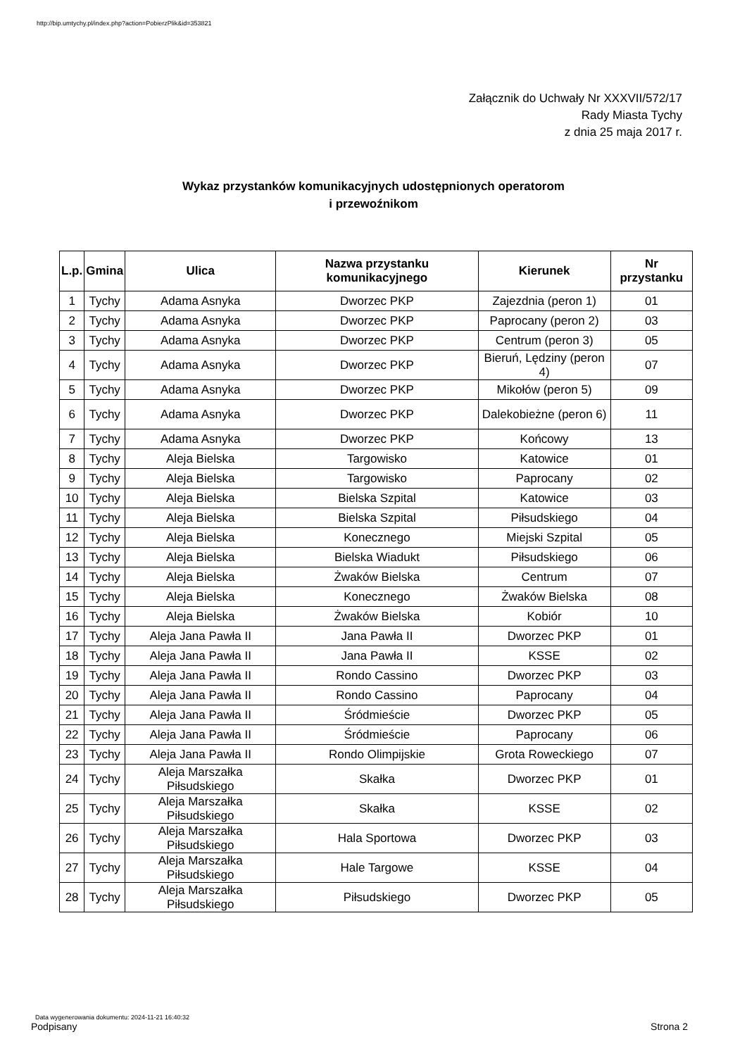http://bip.umtychy.pl/index.php?action=PobierzPlik&id=353821
Załącznik do Uchwały Nr XXXVII/572/17
Rady Miasta Tychy
z dnia 25 maja 2017 r.
Wykaz przystanków komunikacyjnych udostępnionych operatorom
i przewoźnikom
| L.p. | Gmina | Ulica | Nazwa przystanku komunikacyjnego | Kierunek | Nr przystanku |
| --- | --- | --- | --- | --- | --- |
| 1 | Tychy | Adama Asnyka | Dworzec PKP | Zajezdnia (peron 1) | 01 |
| 2 | Tychy | Adama Asnyka | Dworzec PKP | Paprocany (peron 2) | 03 |
| 3 | Tychy | Adama Asnyka | Dworzec PKP | Centrum (peron 3) | 05 |
| 4 | Tychy | Adama Asnyka | Dworzec PKP | Bieruń, Lędziny (peron 4) | 07 |
| 5 | Tychy | Adama Asnyka | Dworzec PKP | Mikołów (peron 5) | 09 |
| 6 | Tychy | Adama Asnyka | Dworzec PKP | Dalekobieżne (peron 6) | 11 |
| 7 | Tychy | Adama Asnyka | Dworzec PKP | Końcowy | 13 |
| 8 | Tychy | Aleja Bielska | Targowisko | Katowice | 01 |
| 9 | Tychy | Aleja Bielska | Targowisko | Paprocany | 02 |
| 10 | Tychy | Aleja Bielska | Bielska Szpital | Katowice | 03 |
| 11 | Tychy | Aleja Bielska | Bielska Szpital | Piłsudskiego | 04 |
| 12 | Tychy | Aleja Bielska | Konecznego | Miejski Szpital | 05 |
| 13 | Tychy | Aleja Bielska | Bielska Wiadukt | Piłsudskiego | 06 |
| 14 | Tychy | Aleja Bielska | Żwaków Bielska | Centrum | 07 |
| 15 | Tychy | Aleja Bielska | Konecznego | Żwaków Bielska | 08 |
| 16 | Tychy | Aleja Bielska | Żwaków Bielska | Kobiór | 10 |
| 17 | Tychy | Aleja Jana Pawła II | Jana Pawła II | Dworzec PKP | 01 |
| 18 | Tychy | Aleja Jana Pawła II | Jana Pawła II | KSSE | 02 |
| 19 | Tychy | Aleja Jana Pawła II | Rondo Cassino | Dworzec PKP | 03 |
| 20 | Tychy | Aleja Jana Pawła II | Rondo Cassino | Paprocany | 04 |
| 21 | Tychy | Aleja Jana Pawła II | Śródmieście | Dworzec PKP | 05 |
| 22 | Tychy | Aleja Jana Pawła II | Śródmieście | Paprocany | 06 |
| 23 | Tychy | Aleja Jana Pawła II | Rondo Olimpijskie | Grota Roweckiego | 07 |
| 24 | Tychy | Aleja Marszałka Piłsudskiego | Skałka | Dworzec PKP | 01 |
| 25 | Tychy | Aleja Marszałka Piłsudskiego | Skałka | KSSE | 02 |
| 26 | Tychy | Aleja Marszałka Piłsudskiego | Hala Sportowa | Dworzec PKP | 03 |
| 27 | Tychy | Aleja Marszałka Piłsudskiego | Hale Targowe | KSSE | 04 |
| 28 | Tychy | Aleja Marszałka Piłsudskiego | Piłsudskiego | Dworzec PKP | 05 |
Data wygenerowania dokumentu: 2024-11-21 16:40:32
Podpisany Strona 2